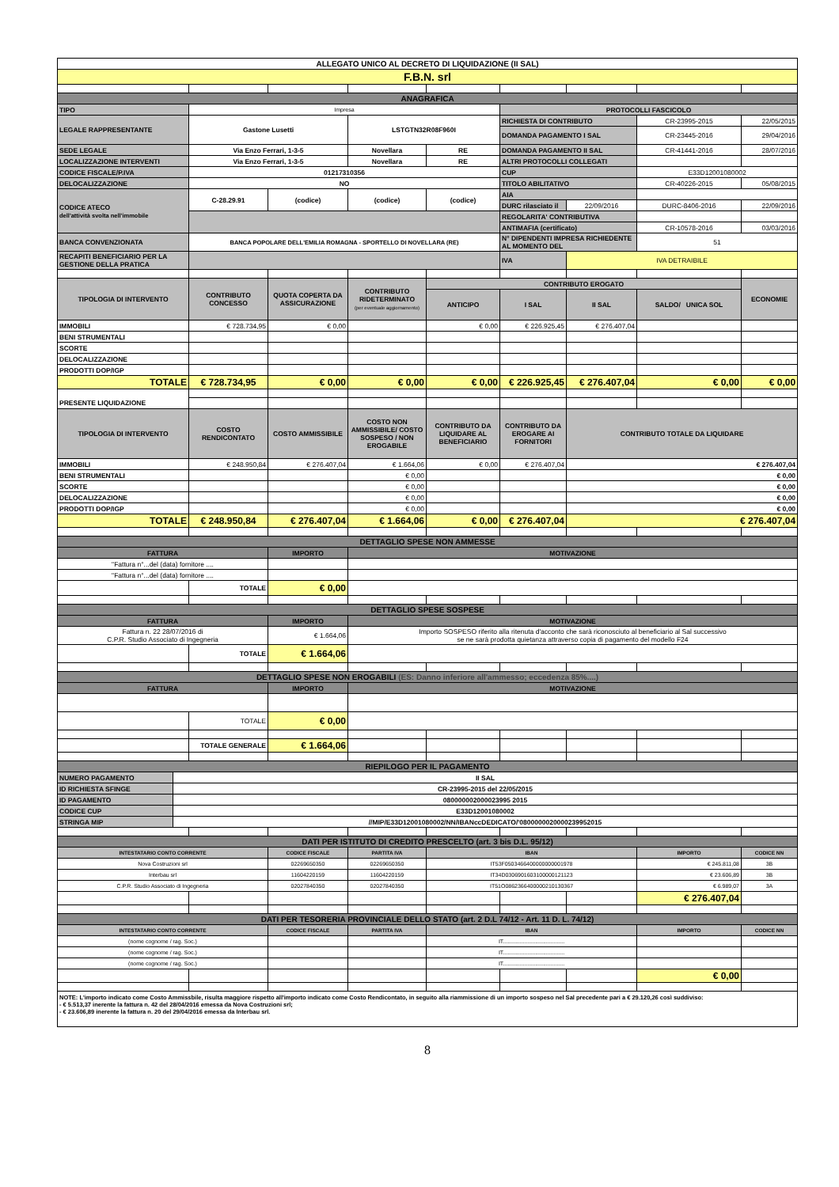| ALLEGATO UNICO AL DECRETO DI LIQUIDAZIONE (II SAL) | | | | | | | | |
| F.B.N. srl | | | | | | | | |
| ANAGRAFICA | | | | | | | | |
| TIPO | Impresa | | | | PROTOCOLLI FASCICOLO | | | |
| LEGALE RAPPRESENTANTE | Gastone Lusetti | | LSTGTN32R08F960I | | RICHIESTA DI CONTRIBUTO | | CR-23995-2015 | 22/05/2015 |
| | | | | | DOMANDA PAGAMENTO I SAL | | CR-23445-2016 | 29/04/2016 |
| SEDE LEGALE | Via Enzo Ferrari, 1-3-5 | | Novellara | RE | DOMANDA PAGAMENTO II SAL | | CR-41441-2016 | 28/07/2016 |
| LOCALIZZAZIONE INTERVENTI | Via Enzo Ferrari, 1-3-5 | | Novellara | RE | ALTRI PROTOCOLLI COLLEGATI | | | |
| CODICE FISCALE/P.IVA | 01217310356 | | | | CUP | | E33D12001080002 | |
| DELOCALIZZAZIONE | NO | | | | TITOLO ABILITATIVO | | CR-40226-2015 | 05/08/2015 |
| CODICE ATECO dell'attività svolta nell'immobile | C-28.29.91 | (codice) | (codice) | (codice) | AIA | | | |
| | | | | | DURC rilasciato il | 22/09/2016 | DURC-8406-2016 | 22/09/2016 |
| | | | | | REGOLARITA' CONTRIBUTIVA | | | |
| | | | | | ANTIMAFIA (certificato) | | CR-10578-2016 | 03/03/2016 |
| BANCA CONVENZIONATA | BANCA POPOLARE DELL'EMILIA ROMAGNA - SPORTELLO DI NOVELLARA (RE) | | | | N° DIPENDENTI IMPRESA RICHIEDENTE AL MOMENTO DEL | | 51 | |
| RECAPITI BENEFICIARIO PER LA GESTIONE DELLA PRATICA | | | | | IVA | IVA DETRAIBILE | | |
| TIPOLOGIA DI INTERVENTO | CONTRIBUTO CONCESSO | QUOTA COPERTA DA ASSICURAZIONE | CONTRIBUTO RIDETERMINATO (per eventuale aggiornamento) | CONTRIBUTO EROGATO | | | | ECONOMIE |
| | | | | ANTICIPO | I SAL | II SAL | SALDO/ UNICA SOL | |
| IMMOBILI | € 728.734,95 | € 0,00 | | € 0,00 | € 226.925,45 | € 276.407,04 | | |
| BENI STRUMENTALI | | | | | | | | |
| SCORTE | | | | | | | | |
| DELOCALIZZAZIONE | | | | | | | | |
| PRODOTTI DOP/IGP | | | | | | | | |
| TOTALE | € 728.734,95 | € 0,00 | € 0,00 | € 0,00 | € 226.925,45 | € 276.407,04 | € 0,00 | € 0,00 |
| PRESENTE LIQUIDAZIONE | | | | | | | | |
| TIPOLOGIA DI INTERVENTO | COSTO RENDICONTATO | COSTO AMMISSIBILE | COSTO NON AMMISSIBILE/ COSTO SOSPESO / NON EROGABILE | CONTRIBUTO DA LIQUIDARE AL BENEFICIARIO | CONTRIBUTO DA EROGARE AI FORNITORI | CONTRIBUTO TOTALE DA LIQUIDARE | | |
| IMMOBILI | € 248.950,84 | € 276.407,04 | € 1.664,06 | € 0,00 | € 276.407,04 | € 276.407,04 | | |
| BENI STRUMENTALI | | | € 0,00 | | | € 0,00 | | |
| SCORTE | | | € 0,00 | | | € 0,00 | | |
| DELOCALIZZAZIONE | | | € 0,00 | | | € 0,00 | | |
| PRODOTTI DOP/IGP | | | € 0,00 | | | € 0,00 | | |
| TOTALE | € 248.950,84 | € 276.407,04 | € 1.664,06 | € 0,00 | € 276.407,04 | € 276.407,04 | | |
| DETTAGLIO SPESE NON AMMESSE | | | | | | | | |
| FATTURA | | IMPORTO | MOTIVAZIONE | | | | | |
| "Fattura n°...del (data) fornitore .... | | | | | | | | |
| "Fattura n°...del (data) fornitore .... | | | | | | | | |
| | TOTALE | € 0,00 | | | | | | |
| DETTAGLIO SPESE SOSPESE | | | | | | | | |
| FATTURA | | IMPORTO | MOTIVAZIONE | | | | | |
| Fattura n. 22 28/07/2016 di C.P.R. Studio Associato di Ingegneria | | € 1.664,06 | Importo SOSPESO riferito alla ritenuta d'acconto che sarà riconosciuto al beneficiario al Sal successivo se ne sarà prodotta quietanza attraverso copia di pagamento del modello F24 | | | | | |
| | TOTALE | € 1.664,06 | | | | | | |
| DETTAGLIO SPESE NON EROGABILI (ES: Danno inferiore all'ammesso; eccedenza 85%....) | | | | | | | | |
| FATTURA | | IMPORTO | MOTIVAZIONE | | | | | |
| | TOTALE | € 0,00 | | | | | | |
| | TOTALE GENERALE | € 1.664,06 | | | | | | |
| RIEPILOGO PER IL PAGAMENTO | |
| NUMERO PAGAMENTO | II SAL |
| ID RICHIESTA SFINGE | CR-23995-2015 del 22/05/2015 |
| ID PAGAMENTO | 080000002000023995 2015 |
| CODICE CUP | E33D12001080002 |
| STRINGA MIP | //MIP/E33D12001080002/NN/IBANccDEDICATO/'0800000020000239952015 |
| DATI PER ISTITUTO DI CREDITO PRESCELTO (art. 3 bis D.L. 95/12) | | | | | | | | |
| INTESTATARIO CONTO CORRENTE | | CODICE FISCALE | PARTITA IVA | IBAN | | | IMPORTO | CODICE NN |
| Nova Costruzioni srl | | 02269650350 | 02269650350 | IT53F0503466400000000001978 | | | € 245.811,08 | 3B |
| Interbau srl | | 11604220159 | 11604220159 | IT34D0306901603100000121123 | | | € 23.606,89 | 3B |
| C.P.R. Studio Associato di Ingegneria | | 02027840350 | 02027840350 | IT51O0862366400000210130367 | | | € 6.989,07 | 3A |
| | | | | | | | € 276.407,04 | |
| DATI PER TESORERIA PROVINCIALE DELLO STATO (art. 2 D.L 74/12 - Art. 11 D. L. 74/12) | | | | | | | | |
| INTESTATARIO CONTO CORRENTE | | CODICE FISCALE | PARTITA IVA | IBAN | | | IMPORTO | CODICE NN |
| (nome cognome / rag. Soc.) | | | | IT........................................ | | | | |
| (nome cognome / rag. Soc.) | | | | IT........................................ | | | | |
| (nome cognome / rag. Soc.) | | | | IT........................................ | | | | |
| | | | | | | | € 0,00 | |
NOTE: L'importo indicato come Costo Ammissbile, risulta maggiore rispetto all'importo indicato come Costo Rendicontato, in seguito alla riammissione di un importo sospeso nel Sal precedente pari a € 29.120,26 così suddiviso:
- € 5.513,37 inerente la fattura n. 42 del 28/04/2016 emessa da Nova Costruzioni srl;
- € 23.606,89 inerente la fattura n. 20 del 29/04/2016 emessa da Interbau srl.
8